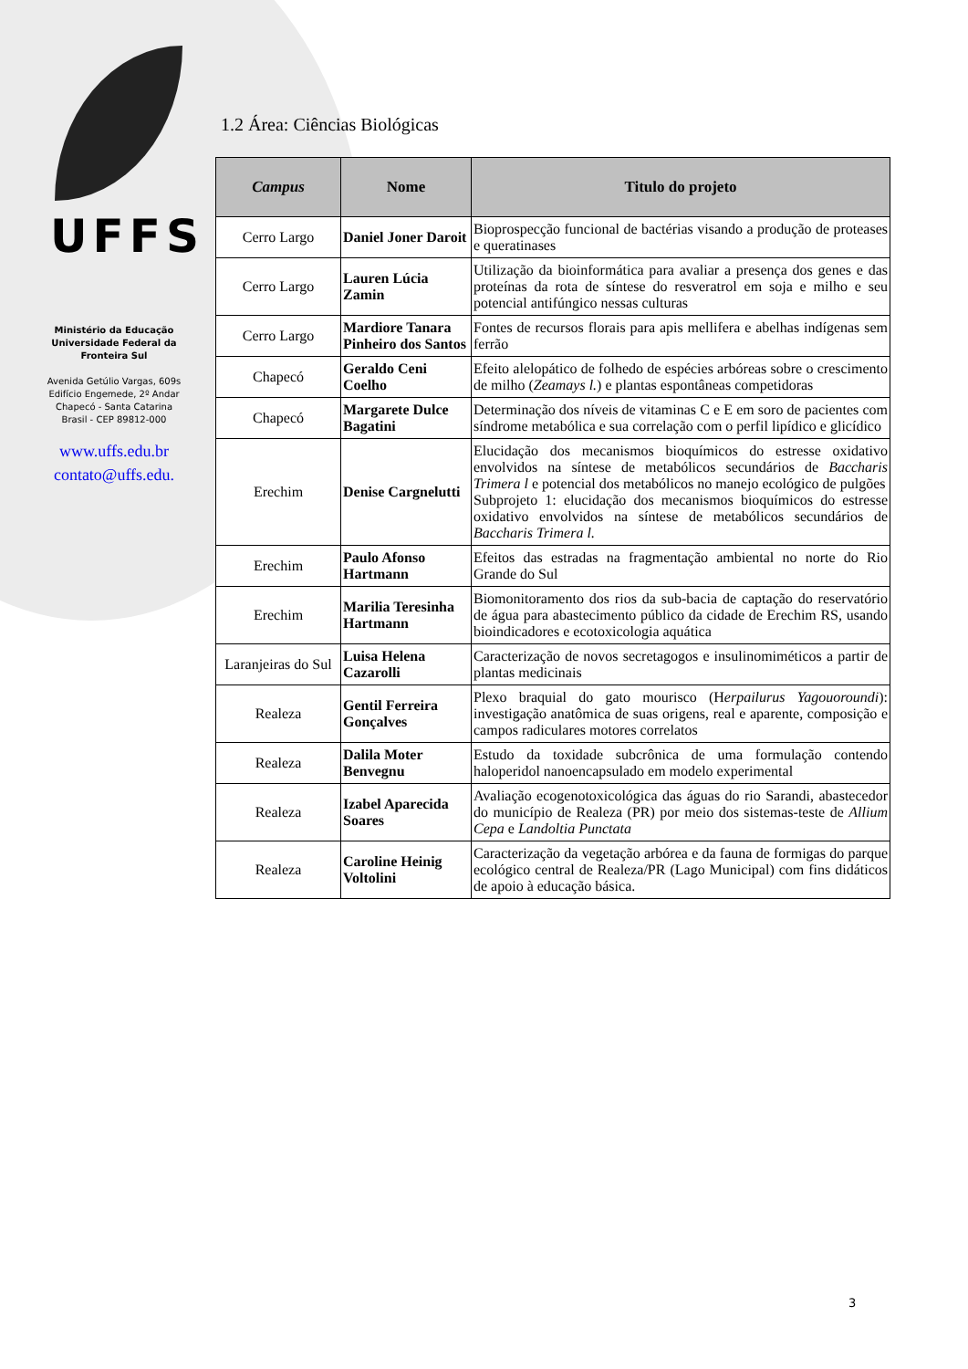UFFS
Ministério da Educação
Universidade Federal da
Fronteira Sul
Avenida Getúlio Vargas, 609s
Edifício Engemede, 2º Andar
Chapecó - Santa Catarina
Brasil - CEP 89812-000
www.uffs.edu.br
contato@uffs.edu.
1.2 Área: Ciências Biológicas
| Campus | Nome | Titulo do projeto |
| --- | --- | --- |
| Cerro Largo | Daniel Joner Daroit | Bioprospecção funcional de bactérias visando a produção de proteases e queratinases |
| Cerro Largo | Lauren Lúcia Zamin | Utilização da bioinformática para avaliar a presença dos genes e das proteínas da rota de síntese do resveratrol em soja e milho e seu potencial antifúngico nessas culturas |
| Cerro Largo | Mardiore Tanara Pinheiro dos Santos | Fontes de recursos florais para apis mellifera e abelhas indígenas sem ferrão |
| Chapecó | Geraldo Ceni Coelho | Efeito alelopático de folhedo de espécies arbóreas sobre o crescimento de milho ( Zeamays l. ) e plantas espontâneas competidoras |
| Chapecó | Margarete Dulce Bagatini | Determinação dos níveis de vitaminas C e E em soro de pacientes com síndrome metabólica e sua correlação com o perfil lipídico e glicídico |
| Erechim | Denise Cargnelutti | Elucidação dos mecanismos bioquímicos do estresse oxidativo envolvidos na síntese de metabólicos secundários de Baccharis Trimera l e potencial dos metabólicos no manejo ecológico de pulgões Subprojeto 1: elucidação dos mecanismos bioquímicos do estresse oxidativo envolvidos na síntese de metabólicos secundários de Baccharis Trimera l. |
| Erechim | Paulo Afonso Hartmann | Efeitos das estradas na fragmentação ambiental no norte do Rio Grande do Sul |
| Erechim | Marilia Teresinha Hartmann | Biomonitoramento dos rios da sub-bacia de captação do reservatório de água para abastecimento público da cidade de Erechim RS, usando bioindicadores e ecotoxicologia aquática |
| Laranjeiras do Sul | Luisa Helena Cazarolli | Caracterização de novos secretagogos e insulinomiméticos a partir de plantas medicinais |
| Realeza | Gentil Ferreira Gonçalves | Plexo braquial do gato mourisco (H erpailurus Yagouoroundi ): investigação anatômica de suas origens, real e aparente, composição e campos radiculares motores correlatos |
| Realeza | Dalila Moter Benvegnu | Estudo da toxidade subcrônica de uma formulação contendo haloperidol nanoencapsulado em modelo experimental |
| Realeza | Izabel Aparecida Soares | Avaliação ecogenotoxicológica das águas do rio Sarandi, abastecedor do município de Realeza (PR) por meio dos sistemas-teste de Allium Cepa e Landoltia Punctata |
| Realeza | Caroline Heinig Voltolini | Caracterização da vegetação arbórea e da fauna de formigas do parque ecológico central de Realeza/PR (Lago Municipal) com fins didáticos de apoio à educação básica. |
3